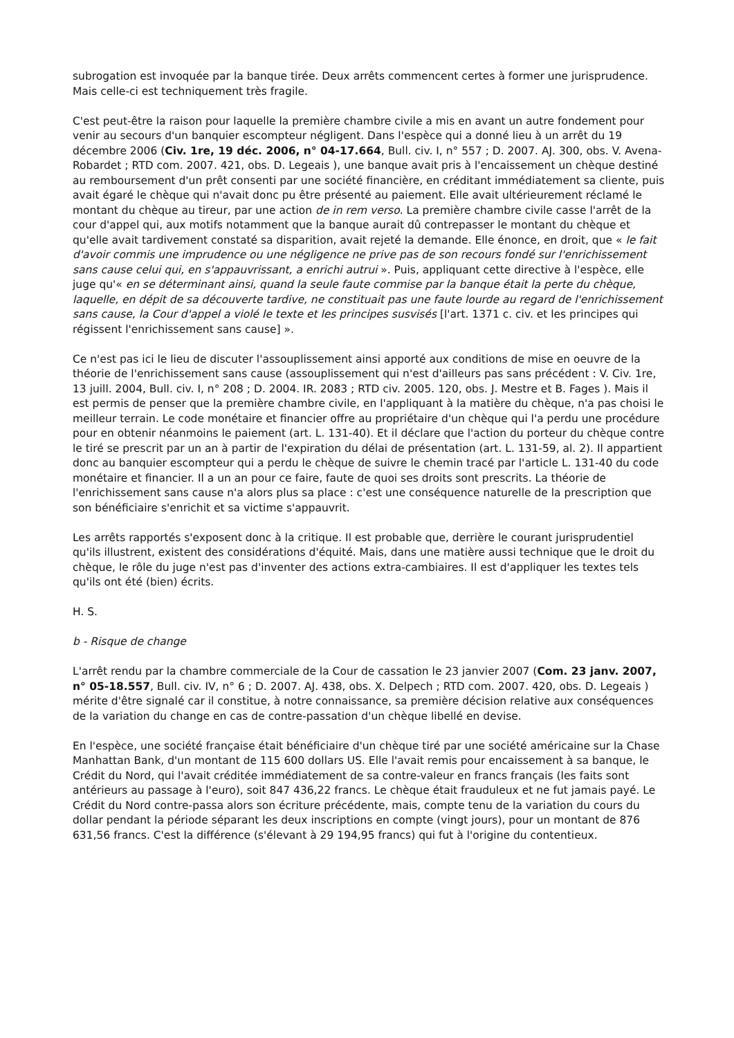subrogation est invoquée par la banque tirée. Deux arrêts commencent certes à former une jurisprudence. Mais celle-ci est techniquement très fragile.
C'est peut-être la raison pour laquelle la première chambre civile a mis en avant un autre fondement pour venir au secours d'un banquier escompteur négligent. Dans l'espèce qui a donné lieu à un arrêt du 19 décembre 2006 (Civ. 1re, 19 déc. 2006, n° 04-17.664, Bull. civ. I, n° 557 ; D. 2007. AJ. 300, obs. V. Avena-Robardet ; RTD com. 2007. 421, obs. D. Legeais ), une banque avait pris à l'encaissement un chèque destiné au remboursement d'un prêt consenti par une société financière, en créditant immédiatement sa cliente, puis avait égaré le chèque qui n'avait donc pu être présenté au paiement. Elle avait ultérieurement réclamé le montant du chèque au tireur, par une action de in rem verso. La première chambre civile casse l'arrêt de la cour d'appel qui, aux motifs notamment que la banque aurait dû contrepasser le montant du chèque et qu'elle avait tardivement constaté sa disparition, avait rejeté la demande. Elle énonce, en droit, que « le fait d'avoir commis une imprudence ou une négligence ne prive pas de son recours fondé sur l'enrichissement sans cause celui qui, en s'appauvrissant, a enrichi autrui ». Puis, appliquant cette directive à l'espèce, elle juge qu'« en se déterminant ainsi, quand la seule faute commise par la banque était la perte du chèque, laquelle, en dépit de sa découverte tardive, ne constituait pas une faute lourde au regard de l'enrichissement sans cause, la Cour d'appel a violé le texte et les principes susvisés [l'art. 1371 c. civ. et les principes qui régissent l'enrichissement sans cause] ».
Ce n'est pas ici le lieu de discuter l'assouplissement ainsi apporté aux conditions de mise en oeuvre de la théorie de l'enrichissement sans cause (assouplissement qui n'est d'ailleurs pas sans précédent : V. Civ. 1re, 13 juill. 2004, Bull. civ. I, n° 208 ; D. 2004. IR. 2083 ; RTD civ. 2005. 120, obs. J. Mestre et B. Fages ). Mais il est permis de penser que la première chambre civile, en l'appliquant à la matière du chèque, n'a pas choisi le meilleur terrain. Le code monétaire et financier offre au propriétaire d'un chèque qui l'a perdu une procédure pour en obtenir néanmoins le paiement (art. L. 131-40). Et il déclare que l'action du porteur du chèque contre le tiré se prescrit par un an à partir de l'expiration du délai de présentation (art. L. 131-59, al. 2). Il appartient donc au banquier escompteur qui a perdu le chèque de suivre le chemin tracé par l'article L. 131-40 du code monétaire et financier. Il a un an pour ce faire, faute de quoi ses droits sont prescrits. La théorie de l'enrichissement sans cause n'a alors plus sa place : c'est une conséquence naturelle de la prescription que son bénéficiaire s'enrichit et sa victime s'appauvrit.
Les arrêts rapportés s'exposent donc à la critique. Il est probable que, derrière le courant jurisprudentiel qu'ils illustrent, existent des considérations d'équité. Mais, dans une matière aussi technique que le droit du chèque, le rôle du juge n'est pas d'inventer des actions extra-cambiaires. Il est d'appliquer les textes tels qu'ils ont été (bien) écrits.
H. S.
b - Risque de change
L'arrêt rendu par la chambre commerciale de la Cour de cassation le 23 janvier 2007 (Com. 23 janv. 2007, n° 05-18.557, Bull. civ. IV, n° 6 ; D. 2007. AJ. 438, obs. X. Delpech ; RTD com. 2007. 420, obs. D. Legeais ) mérite d'être signalé car il constitue, à notre connaissance, sa première décision relative aux conséquences de la variation du change en cas de contre-passation d'un chèque libellé en devise.
En l'espèce, une société française était bénéficiaire d'un chèque tiré par une société américaine sur la Chase Manhattan Bank, d'un montant de 115 600 dollars US. Elle l'avait remis pour encaissement à sa banque, le Crédit du Nord, qui l'avait créditée immédiatement de sa contre-valeur en francs français (les faits sont antérieurs au passage à l'euro), soit 847 436,22 francs. Le chèque était frauduleux et ne fut jamais payé. Le Crédit du Nord contre-passa alors son écriture précédente, mais, compte tenu de la variation du cours du dollar pendant la période séparant les deux inscriptions en compte (vingt jours), pour un montant de 876 631,56 francs. C'est la différence (s'élevant à 29 194,95 francs) qui fut à l'origine du contentieux.